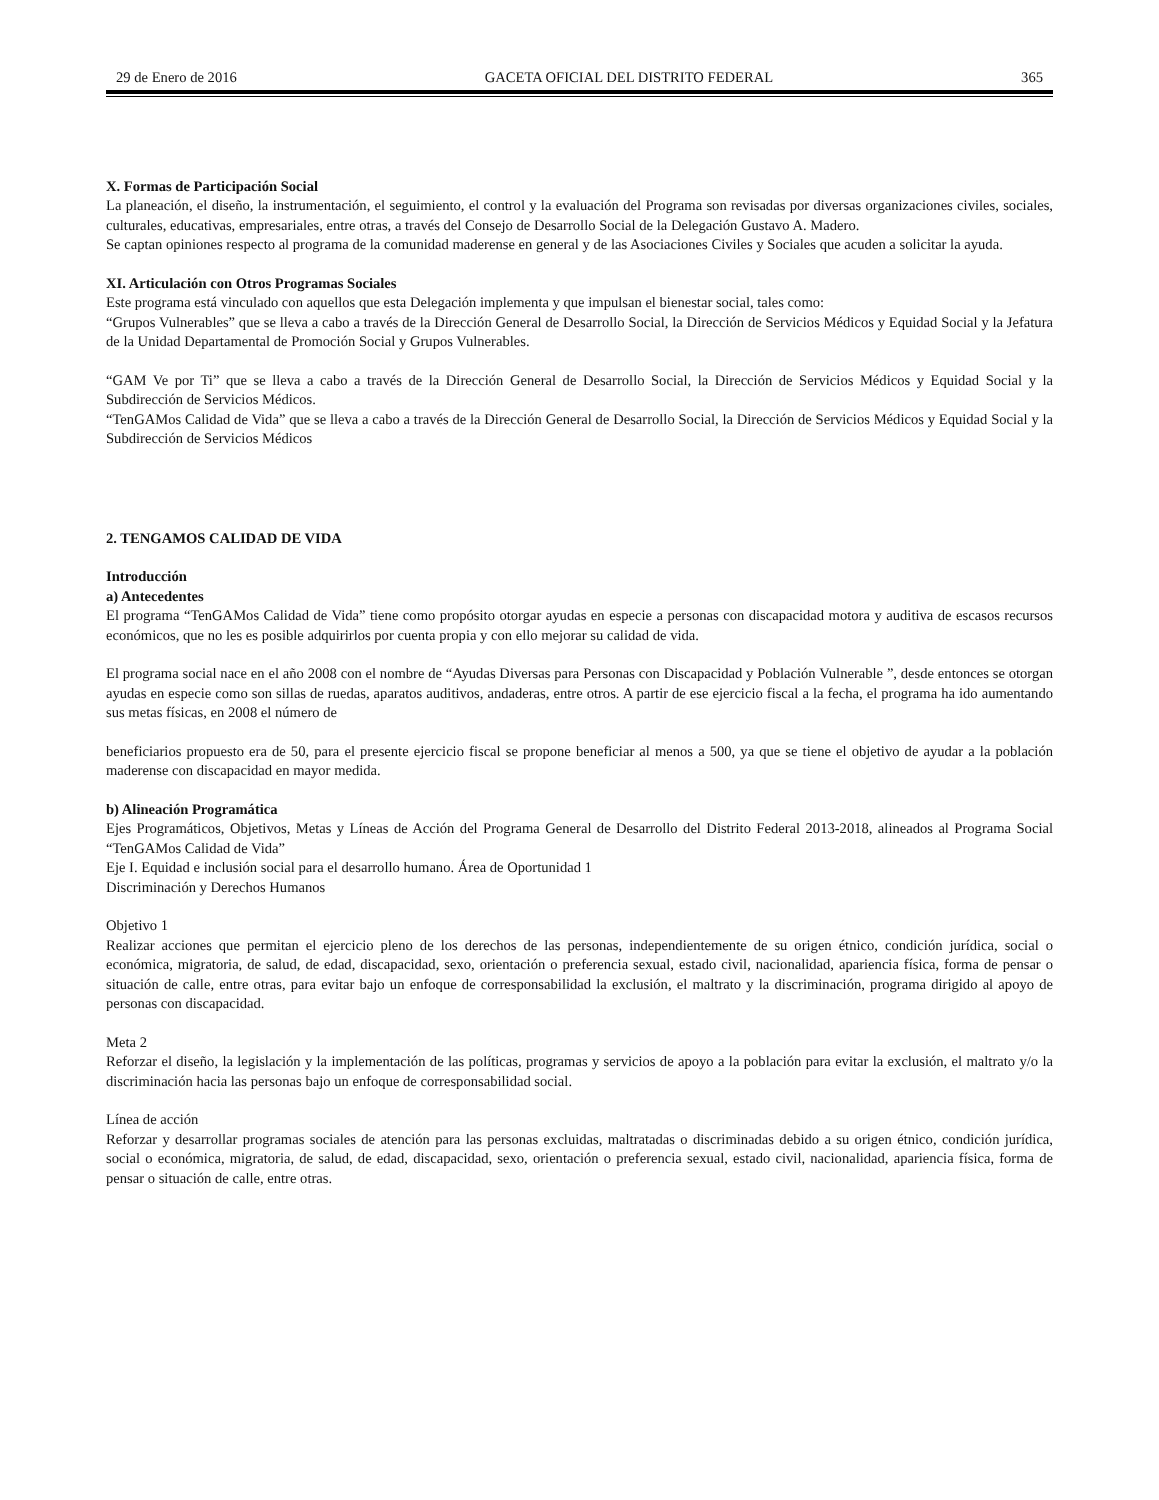29 de Enero de 2016 GACETA OFICIAL DEL DISTRITO FEDERAL 365
X. Formas de Participación Social
La planeación, el diseño, la instrumentación, el seguimiento, el control y la evaluación del Programa son revisadas por diversas organizaciones civiles, sociales, culturales, educativas, empresariales, entre otras, a través del Consejo de Desarrollo Social de la Delegación Gustavo A. Madero.
Se captan opiniones respecto al programa de la comunidad maderense en general y de las Asociaciones Civiles y Sociales que acuden a solicitar la ayuda.
XI. Articulación con Otros Programas Sociales
Este programa está vinculado con aquellos que esta Delegación implementa y que impulsan el bienestar social, tales como:
“Grupos Vulnerables” que se lleva a cabo a través de la Dirección General de Desarrollo Social, la Dirección de Servicios Médicos y Equidad Social y la Jefatura de la Unidad Departamental de Promoción Social y Grupos Vulnerables.
“GAM Ve por Ti” que se lleva a cabo a través de la Dirección General de Desarrollo Social, la Dirección de Servicios Médicos y Equidad Social y la Subdirección de Servicios Médicos.
“TenGAMos Calidad de Vida” que se lleva a cabo a través de la Dirección General de Desarrollo Social, la Dirección de Servicios Médicos y Equidad Social y la Subdirección de Servicios Médicos
2. TENGAMOS CALIDAD DE VIDA
Introducción
a) Antecedentes
El programa “TenGAMos Calidad de Vida” tiene como propósito otorgar ayudas en especie a personas con discapacidad motora y auditiva de escasos recursos económicos, que no les es posible adquirirlos por cuenta propia y con ello mejorar su calidad de vida.
El programa social nace en el año 2008 con el nombre de “Ayudas Diversas para Personas con Discapacidad y Población Vulnerable ”, desde entonces se otorgan ayudas en especie como son sillas de ruedas, aparatos auditivos, andaderas, entre otros. A partir de ese ejercicio fiscal a la fecha, el programa ha ido aumentando sus metas físicas, en 2008 el número de
beneficiarios propuesto era de 50, para el presente ejercicio fiscal se propone beneficiar al menos a 500, ya que se tiene el objetivo de ayudar a la población maderense con discapacidad en mayor medida.
b) Alineación Programática
Ejes Programáticos, Objetivos, Metas y Líneas de Acción del Programa General de Desarrollo del Distrito Federal 2013-2018, alineados al Programa Social “TenGAMos Calidad de Vida”
Eje I. Equidad e inclusión social para el desarrollo humano. Área de Oportunidad 1
Discriminación y Derechos Humanos
Objetivo 1
Realizar acciones que permitan el ejercicio pleno de los derechos de las personas, independientemente de su origen étnico, condición jurídica, social o económica, migratoria, de salud, de edad, discapacidad, sexo, orientación o preferencia sexual, estado civil, nacionalidad, apariencia física, forma de pensar o situación de calle, entre otras, para evitar bajo un enfoque de corresponsabilidad la exclusión, el maltrato y la discriminación, programa dirigido al apoyo de personas con discapacidad.
Meta 2
Reforzar el diseño, la legislación y la implementación de las políticas, programas y servicios de apoyo a la población para evitar la exclusión, el maltrato y/o la discriminación hacia las personas bajo un enfoque de corresponsabilidad social.
Línea de acción
Reforzar y desarrollar programas sociales de atención para las personas excluidas, maltratadas o discriminadas debido a su origen étnico, condición jurídica, social o económica, migratoria, de salud, de edad, discapacidad, sexo, orientación o preferencia sexual, estado civil, nacionalidad, apariencia física, forma de pensar o situación de calle, entre otras.